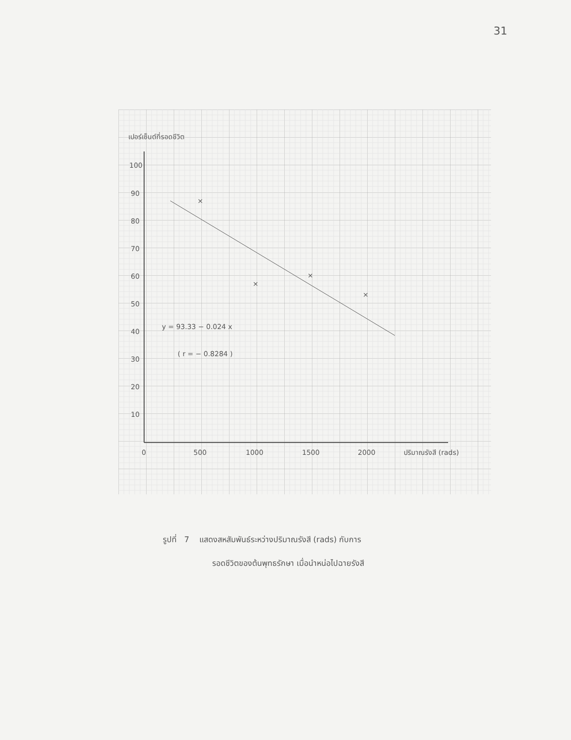31
เปอร์เซ็นต์ที่รอดชีวิต
100
90
80
70
60
50
40
30
20
10
0
500
1000
1500
2000
ปริมาณรังสี (rads)
y = 93.33 − 0.024 x
( r = − 0.8284 )
×
×
×
×
รูปที่ 7 แสดงสหสัมพันธ์ระหว่างปริมาณรังสี (rads) กับการ
รอดชีวิตของต้นพุทธรักษา เมื่อนำหน่อไปฉายรังสี